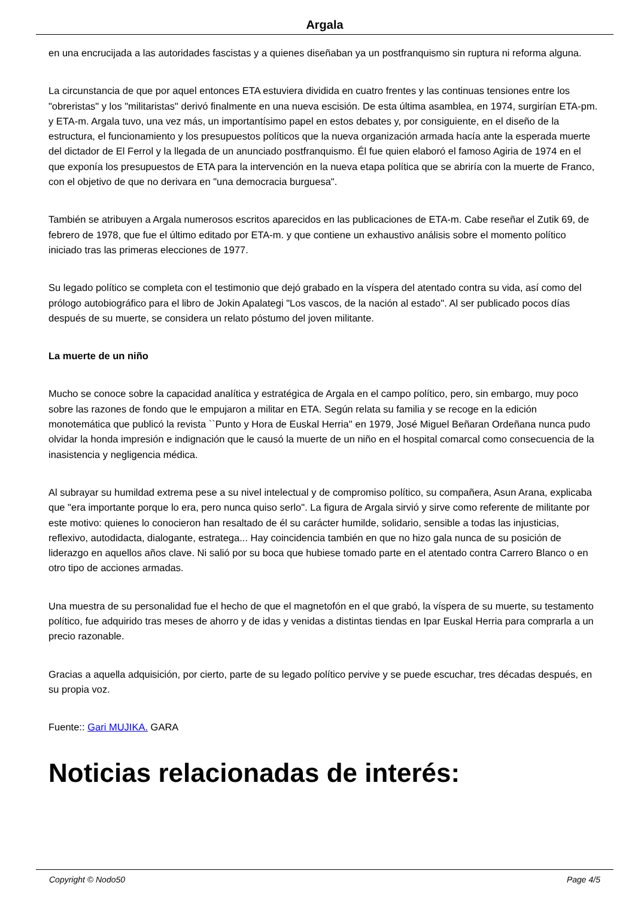Argala
en una encrucijada a las autoridades fascistas y a quienes diseñaban ya un postfranquismo sin ruptura ni reforma alguna.
La circunstancia de que por aquel entonces ETA estuviera dividida en cuatro frentes y las continuas tensiones entre los "obreristas" y los "militaristas" derivó finalmente en una nueva escisión. De esta última asamblea, en 1974, surgirían ETA-pm. y ETA-m. Argala tuvo, una vez más, un importantísimo papel en estos debates y, por consiguiente, en el diseño de la estructura, el funcionamiento y los presupuestos políticos que la nueva organización armada hacía ante la esperada muerte del dictador de El Ferrol y la llegada de un anunciado postfranquismo. Él fue quien elaboró el famoso Agiria de 1974 en el que exponía los presupuestos de ETA para la intervención en la nueva etapa política que se abriría con la muerte de Franco, con el objetivo de que no derivara en "una democracia burguesa".
También se atribuyen a Argala numerosos escritos aparecidos en las publicaciones de ETA-m. Cabe reseñar el Zutik 69, de febrero de 1978, que fue el último editado por ETA-m. y que contiene un exhaustivo análisis sobre el momento político iniciado tras las primeras elecciones de 1977.
Su legado político se completa con el testimonio que dejó grabado en la víspera del atentado contra su vida, así como del prólogo autobiográfico para el libro de Jokin Apalategi "Los vascos, de la nación al estado". Al ser publicado pocos días después de su muerte, se considera un relato póstumo del joven militante.
La muerte de un niño
Mucho se conoce sobre la capacidad analítica y estratégica de Argala en el campo político, pero, sin embargo, muy poco sobre las razones de fondo que le empujaron a militar en ETA. Según relata su familia y se recoge en la edición monotemática que publicó la revista ``Punto y Hora de Euskal Herria'' en 1979, José Miguel Beñaran Ordeñana nunca pudo olvidar la honda impresión e indignación que le causó la muerte de un niño en el hospital comarcal como consecuencia de la inasistencia y negligencia médica.
Al subrayar su humildad extrema pese a su nivel intelectual y de compromiso político, su compañera, Asun Arana, explicaba que "era importante porque lo era, pero nunca quiso serlo". La figura de Argala sirvió y sirve como referente de militante por este motivo: quienes lo conocieron han resaltado de él su carácter humilde, solidario, sensible a todas las injusticias, reflexivo, autodidacta, dialogante, estratega... Hay coincidencia también en que no hizo gala nunca de su posición de liderazgo en aquellos años clave. Ni salió por su boca que hubiese tomado parte en el atentado contra Carrero Blanco o en otro tipo de acciones armadas.
Una muestra de su personalidad fue el hecho de que el magnetofón en el que grabó, la víspera de su muerte, su testamento político, fue adquirido tras meses de ahorro y de idas y venidas a distintas tiendas en Ipar Euskal Herria para comprarla a un precio razonable.
Gracias a aquella adquisición, por cierto, parte de su legado político pervive y se puede escuchar, tres décadas después, en su propia voz.
Fuente:: Gari MUJIKA. GARA
Noticias relacionadas de interés:
Copyright © Nodo50 Page 4/5